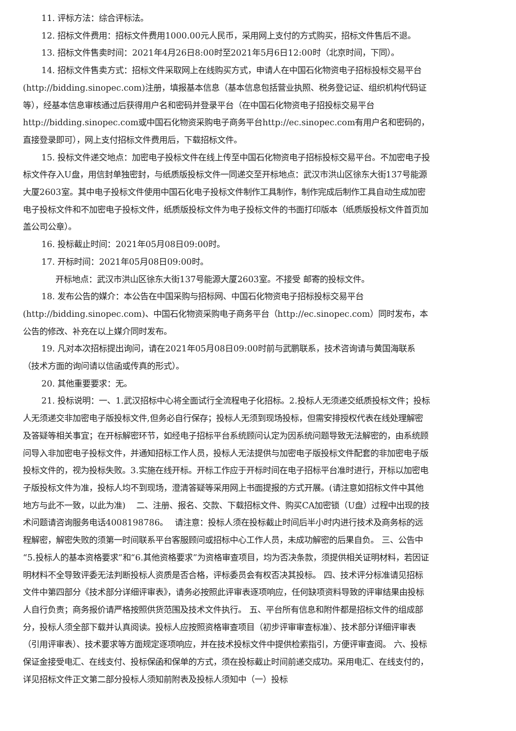11. 评标方法：综合评标法。
12. 招标文件费用：招标文件费用1000.00元人民币，采用网上支付的方式购买，招标文件售后不退。
13. 招标文件售卖时间：2021年4月26日8:00时至2021年5月6日12:00时（北京时间，下同）。
14. 招标文件售卖方式：招标文件采取网上在线购买方式，申请人在中国石化物资电子招标投标交易平台(http://bidding.sinopec.com)注册，填报基本信息（基本信息包括营业执照、税务登记证、组织机构代码证等），经基本信息审核通过后获得用户名和密码并登录平台（在中国石化物资电子招投标交易平台http://bidding.sinopec.com或中国石化物资采购电子商务平台http://ec.sinopec.com有用户名和密码的，直接登录即可），网上支付招标文件费用后，下载招标文件。
15. 投标文件递交地点：加密电子投标文件在线上传至中国石化物资电子招标投标交易平台。不加密电子投标文件存入U盘，用信封单独密封，与纸质版投标文件一同递交至开标地点：武汉市洪山区徐东大街137号能源大厦2603室。其中电子投标文件使用中国石化电子投标文件制作工具制作，制作完成后制作工具自动生成加密电子投标文件和不加密电子投标文件，纸质版投标文件为电子投标文件的书面打印版本（纸质版投标文件首页加盖公司公章）。
16. 投标截止时间：2021年05月08日09:00时。
17. 开标时间：2021年05月08日09:00时。
开标地点：武汉市洪山区徐东大街137号能源大厦2603室。不接受 邮寄的投标文件。
18. 发布公告的媒介：本公告在中国采购与招标网、中国石化物资电子招标投标交易平台(http://bidding.sinopec.com)、中国石化物资采购电子商务平台（http://ec.sinopec.com）同时发布，本公告的修改、补充在以上媒介同时发布。
19. 凡对本次招标提出询问，请在2021年05月08日09:00时前与武鹏联系，技术咨询请与黄国海联系（技术方面的询问请以信函或传真的形式）。
20. 其他重要要求：无。
21. 投标说明：一、1.武汉招标中心将全面试行全流程电子化招标。2.投标人无须递交纸质投标文件；投标人无须递交非加密电子版投标文件,但务必自行保存；投标人无须到现场投标，但需安排授权代表在线处理解密及答疑等相关事宜；在开标解密环节，如经电子招标平台系统顾问认定为因系统问题导致无法解密的，由系统顾问导入非加密电子投标文件，并通知招标工作人员，投标人无法提供与加密电子版投标文件配套的非加密电子版投标文件的，视为投标失败。3.实施在线开标。开标工作应于开标时间在电子招标平台准时进行，开标以加密电子版投标文件为准，投标人均不到现场，澄清答疑等采用网上书面提报的方式开展。(请注意如招标文件中其他地方与此不一致，以此为准)　 二、注册、报名、交款、下载招标文件、购买CA加密锁（U盘）过程中出现的技术问题请咨询服务电话4008198786。　 请注意：投标人须在投标截止时间后半小时内进行技术及商务标的远程解密，解密失败的须第一时间联系平台客服顾问或招标中心工作人员，未成功解密的后果自负。 三、公告中“5.投标人的基本资格要求”和“6.其他资格要求”为资格审查项目，均为否决条款，须提供相关证明材料，若因证明材料不全导致评委无法判断投标人资质是否合格，评标委员会有权否决其投标。 四、技术评分标准请见招标文件中第四部分《技术部分详细评审表》，请务必按照此评审表逐项响应，任何缺项资料导致的评审结果由投标人自行负责；商务报价请严格按照供货范围及技术文件执行。 五、平台所有信息和附件都是招标文件的组成部分，投标人须全部下载并认真阅读。投标人应按照资格审查项目（初步评审审查标准）、技术部分详细评审表（引用评审表）、技术要求等方面规定逐项响应，并在技术投标文件中提供检索指引，方便评审查阅。 六、投标保证金接受电汇、在线支付、投标保函和保单的方式，须在投标截止时间前递交成功。采用电汇、在线支付的，详见招标文件正文第二部分投标人须知前附表及投标人须知中（一）投标